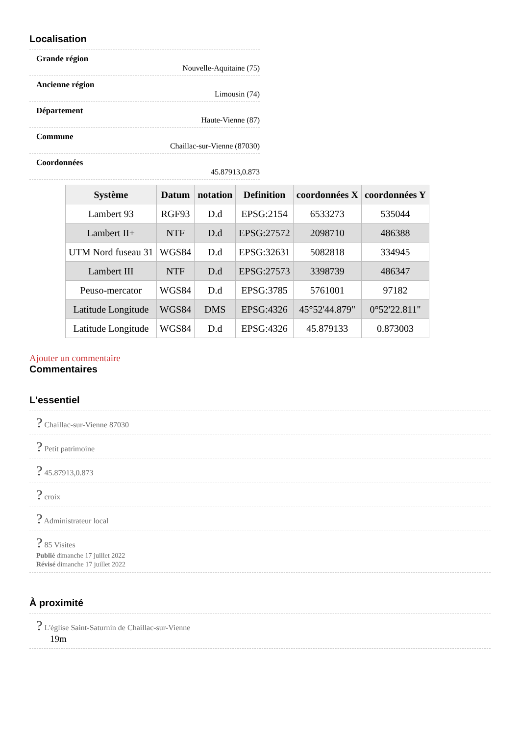Localisation
Grande région
Nouvelle-Aquitaine (75)
Ancienne région
Limousin (74)
Département
Haute-Vienne (87)
Commune
Chaillac-sur-Vienne (87030)
Coordonnées
45.87913,0.873
| Système | Datum | notation | Definition | coordonnées X | coordonnées Y |
| --- | --- | --- | --- | --- | --- |
| Lambert 93 | RGF93 | D.d | EPSG:2154 | 6533273 | 535044 |
| Lambert II+ | NTF | D.d | EPSG:27572 | 2098710 | 486388 |
| UTM Nord fuseau 31 | WGS84 | D.d | EPSG:32631 | 5082818 | 334945 |
| Lambert III | NTF | D.d | EPSG:27573 | 3398739 | 486347 |
| Peuso-mercator | WGS84 | D.d | EPSG:3785 | 5761001 | 97182 |
| Latitude Longitude | WGS84 | DMS | EPSG:4326 | 45°52'44.879" | 0°52'22.811" |
| Latitude Longitude | WGS84 | D.d | EPSG:4326 | 45.879133 | 0.873003 |
Ajouter un commentaire
Commentaires
L'essentiel
? Chaillac-sur-Vienne 87030
? Petit patrimoine
? 45.87913,0.873
? croix
? Administrateur local
? 85 Visites
Publié dimanche 17 juillet 2022
Révisé dimanche 17 juillet 2022
À proximité
? L'église Saint-Saturnin de Chaillac-sur-Vienne
19m